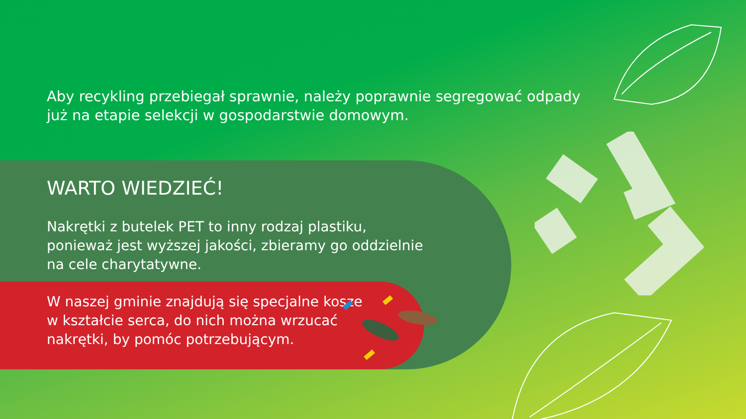Aby recykling przebiegał sprawnie, należy poprawnie segregować odpady już na etapie selekcji w gospodarstwie domowym.
WARTO WIEDZIEĆ!
Nakrętki z butelek PET to inny rodzaj plastiku, ponieważ jest wyższej jakości, zbieramy go oddzielnie na cele charytatywne.
W naszej gminie znajdują się specjalne kosze w kształcie serca, do nich można wrzucać nakrętki, by pomóc potrzebującym.